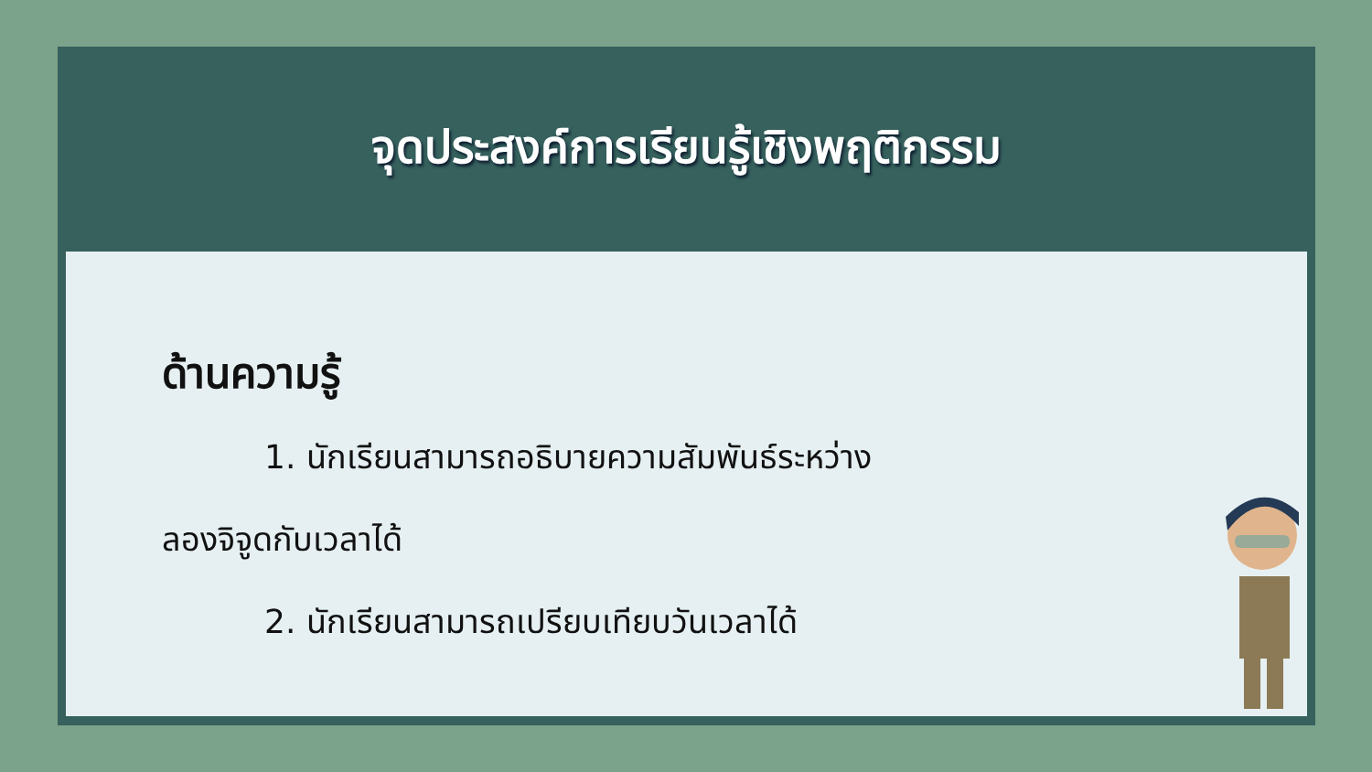จุดประสงค์การเรียนรู้เชิงพฤติกรรม
ด้านความรู้
1. นักเรียนสามารถอธิบายความสัมพันธ์ระหว่าง
ลองจิจูดกับเวลาได้
2. นักเรียนสามารถเปรียบเทียบวันเวลาได้